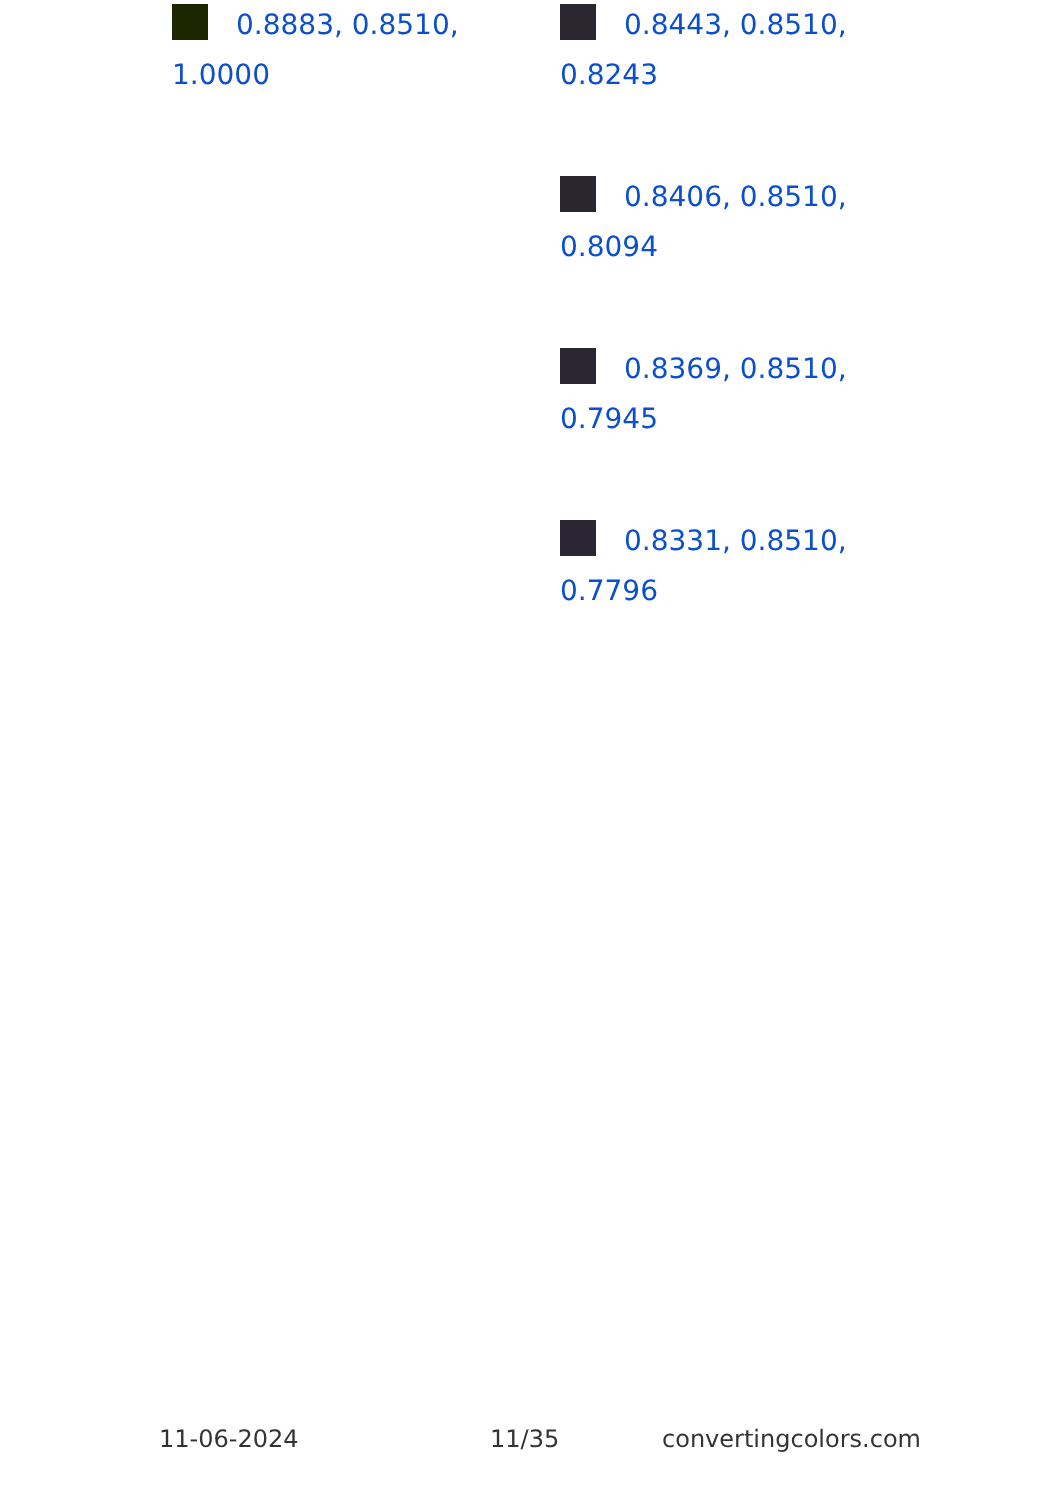0.8883, 0.8510, 1.0000
0.8443, 0.8510, 0.8243
0.8406, 0.8510, 0.8094
0.8369, 0.8510, 0.7945
0.8331, 0.8510, 0.7796
11-06-2024 11/35 convertingcolors.com